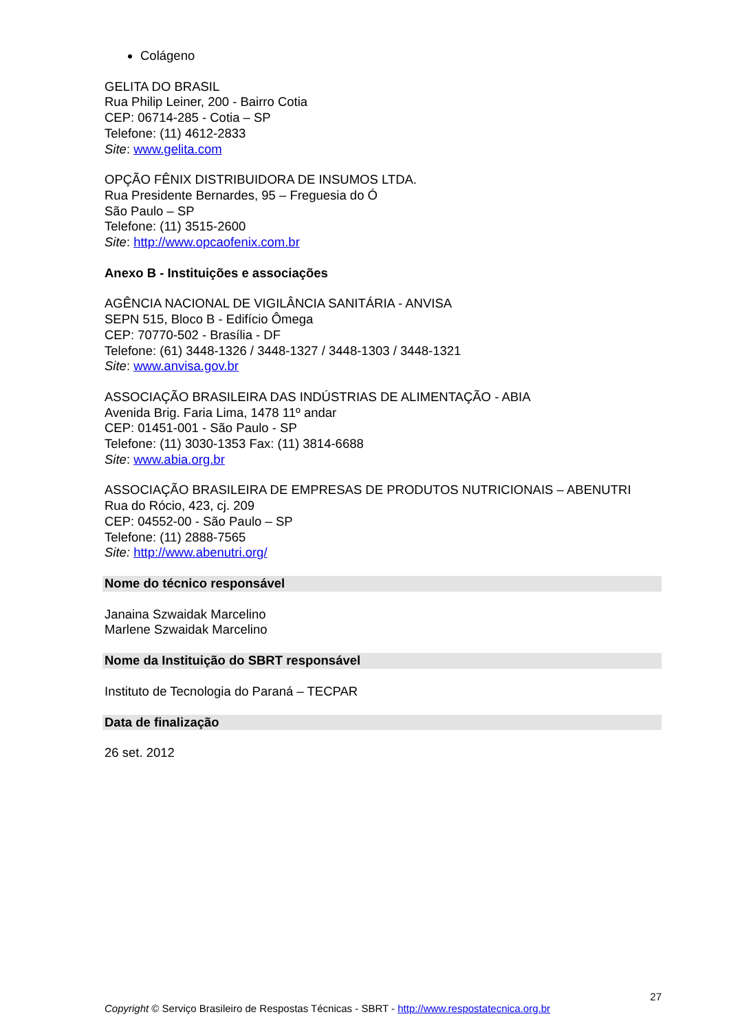Colágeno
GELITA DO BRASIL
Rua Philip Leiner, 200 - Bairro Cotia
CEP: 06714-285 - Cotia – SP
Telefone: (11) 4612-2833
Site: www.gelita.com
OPÇÃO FÊNIX DISTRIBUIDORA DE INSUMOS LTDA.
Rua Presidente Bernardes, 95 – Freguesia do Ó
São Paulo – SP
Telefone: (11) 3515-2600
Site: http://www.opcaofenix.com.br
Anexo B - Instituições e associações
AGÊNCIA NACIONAL DE VIGILÂNCIA SANITÁRIA - ANVISA
SEPN 515, Bloco B - Edifício Ômega
CEP: 70770-502 - Brasília - DF
Telefone: (61) 3448-1326 / 3448-1327 / 3448-1303 / 3448-1321
Site: www.anvisa.gov.br
ASSOCIAÇÃO BRASILEIRA DAS INDÚSTRIAS DE ALIMENTAÇÃO - ABIA
Avenida Brig. Faria Lima, 1478 11º andar
CEP: 01451-001 - São Paulo - SP
Telefone: (11) 3030-1353 Fax: (11) 3814-6688
Site: www.abia.org.br
ASSOCIAÇÃO BRASILEIRA DE EMPRESAS DE PRODUTOS NUTRICIONAIS – ABENUTRI
Rua do Rócio, 423, cj. 209
CEP: 04552-00 - São Paulo – SP
Telefone: (11) 2888-7565
Site: http://www.abenutri.org/
Nome do técnico responsável
Janaina Szwaidak Marcelino
Marlene Szwaidak Marcelino
Nome da Instituição do SBRT responsável
Instituto de Tecnologia do Paraná – TECPAR
Data de finalização
26 set. 2012
27
Copyright © Serviço Brasileiro de Respostas Técnicas - SBRT - http://www.respostatecnica.org.br